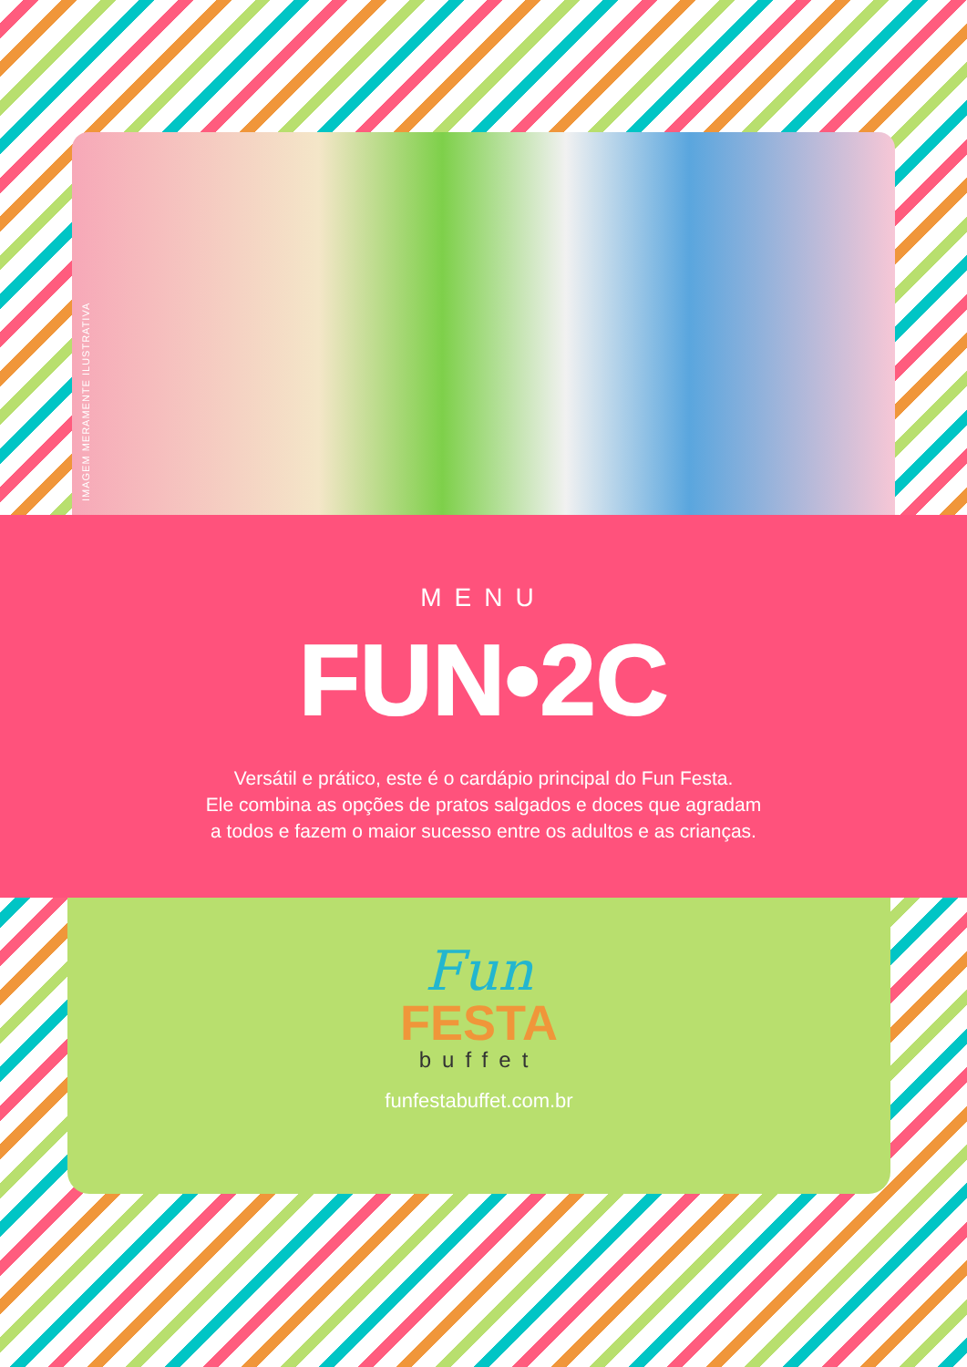IMAGEM MERAMENTE ILUSTRATIVA
MENU
FUN•2C
Versátil e prático, este é o cardápio principal do Fun Festa.
Ele combina as opções de pratos salgados e doces que agradam
a todos e fazem o maior sucesso entre os adultos e as crianças.
Fun
FESTA
buffet
funfestabuffet.com.br